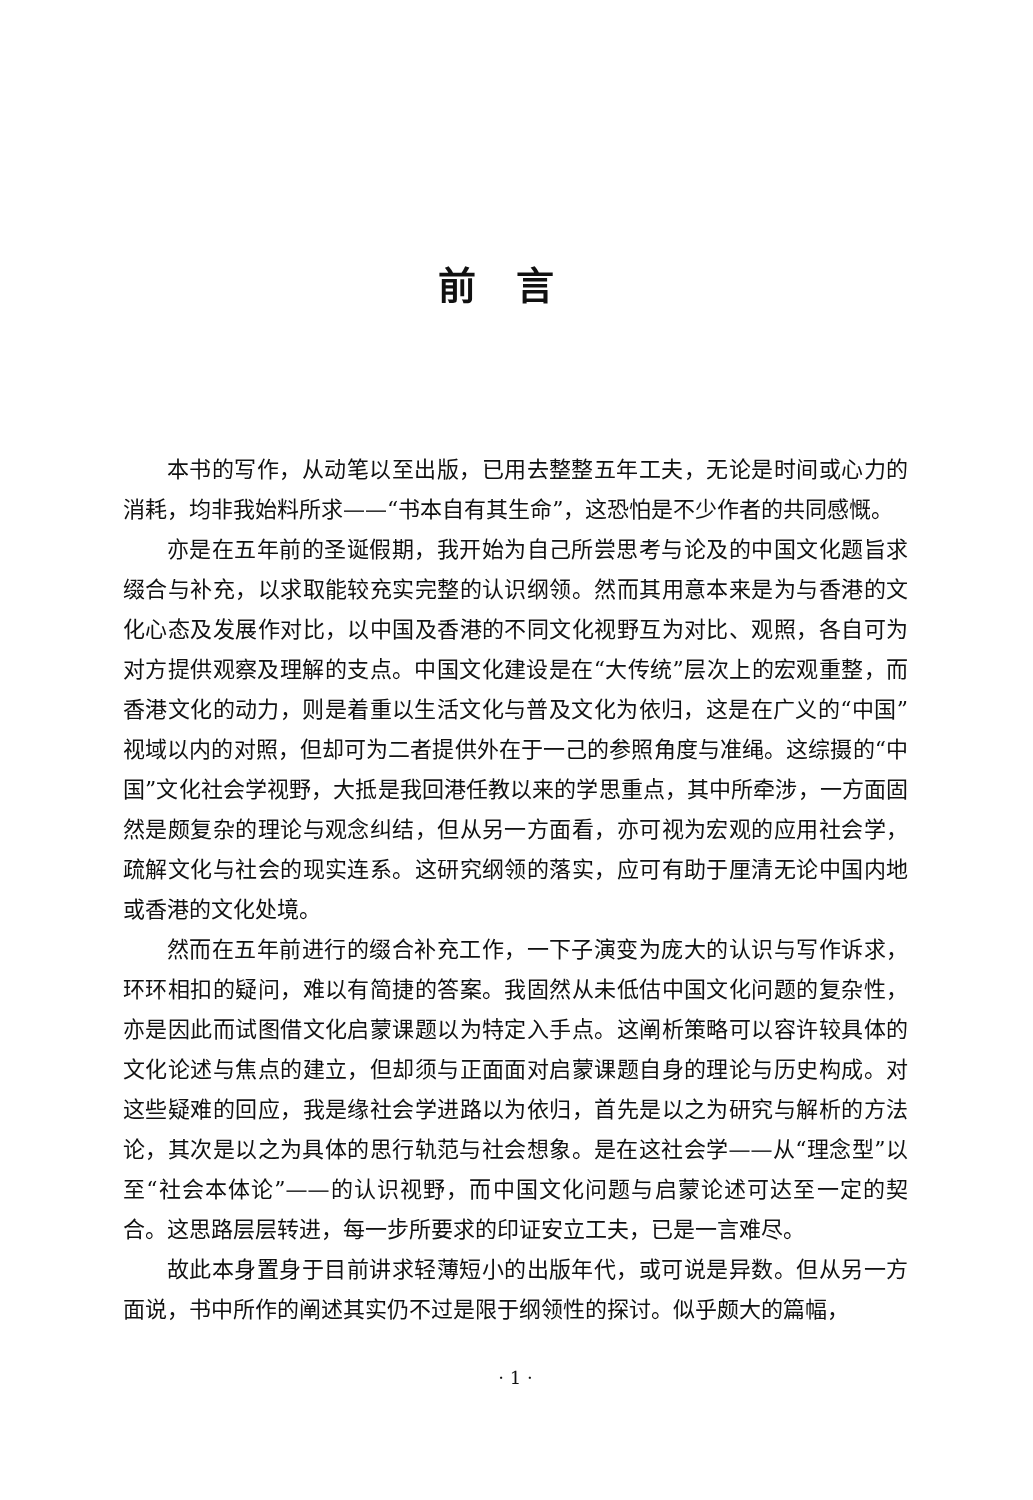前言
本书的写作，从动笔以至出版，已用去整整五年工夫，无论是时间或心力的消耗，均非我始料所求——“书本自有其生命”，这恐怕是不少作者的共同感慨。
亦是在五年前的圣诞假期，我开始为自己所尝思考与论及的中国文化题旨求缀合与补充，以求取能较充实完整的认识纲领。然而其用意本来是为与香港的文化心态及发展作对比，以中国及香港的不同文化视野互为对比、观照，各自可为对方提供观察及理解的支点。中国文化建设是在“大传统”层次上的宏观重整，而香港文化的动力，则是着重以生活文化与普及文化为依归，这是在广义的“中国”视域以内的对照，但却可为二者提供外在于一己的参照角度与准绳。这综摄的“中国”文化社会学视野，大抵是我回港任教以来的学思重点，其中所牵涉，一方面固然是颇复杂的理论与观念纠结，但从另一方面看，亦可视为宏观的应用社会学，疏解文化与社会的现实连系。这研究纲领的落实，应可有助于厘清无论中国内地或香港的文化处境。
然而在五年前进行的缀合补充工作，一下子演变为庞大的认识与写作诉求，环环相扣的疑问，难以有简捷的答案。我固然从未低估中国文化问题的复杂性，亦是因此而试图借文化启蒙课题以为特定入手点。这阐析策略可以容许较具体的文化论述与焦点的建立，但却须与正面面对启蒙课题自身的理论与历史构成。对这些疑难的回应，我是缘社会学进路以为依归，首先是以之为研究与解析的方法论，其次是以之为具体的思行轨范与社会想象。是在这社会学——从“理念型”以至“社会本体论”——的认识视野，而中国文化问题与启蒙论述可达至一定的契合。这思路层层转进，每一步所要求的印证安立工夫，已是一言难尽。
故此本身置身于目前讲求轻薄短小的出版年代，或可说是异数。但从另一方面说，书中所作的阐述其实仍不过是限于纲领性的探讨。似乎颇大的篇幅，
· 1 ·